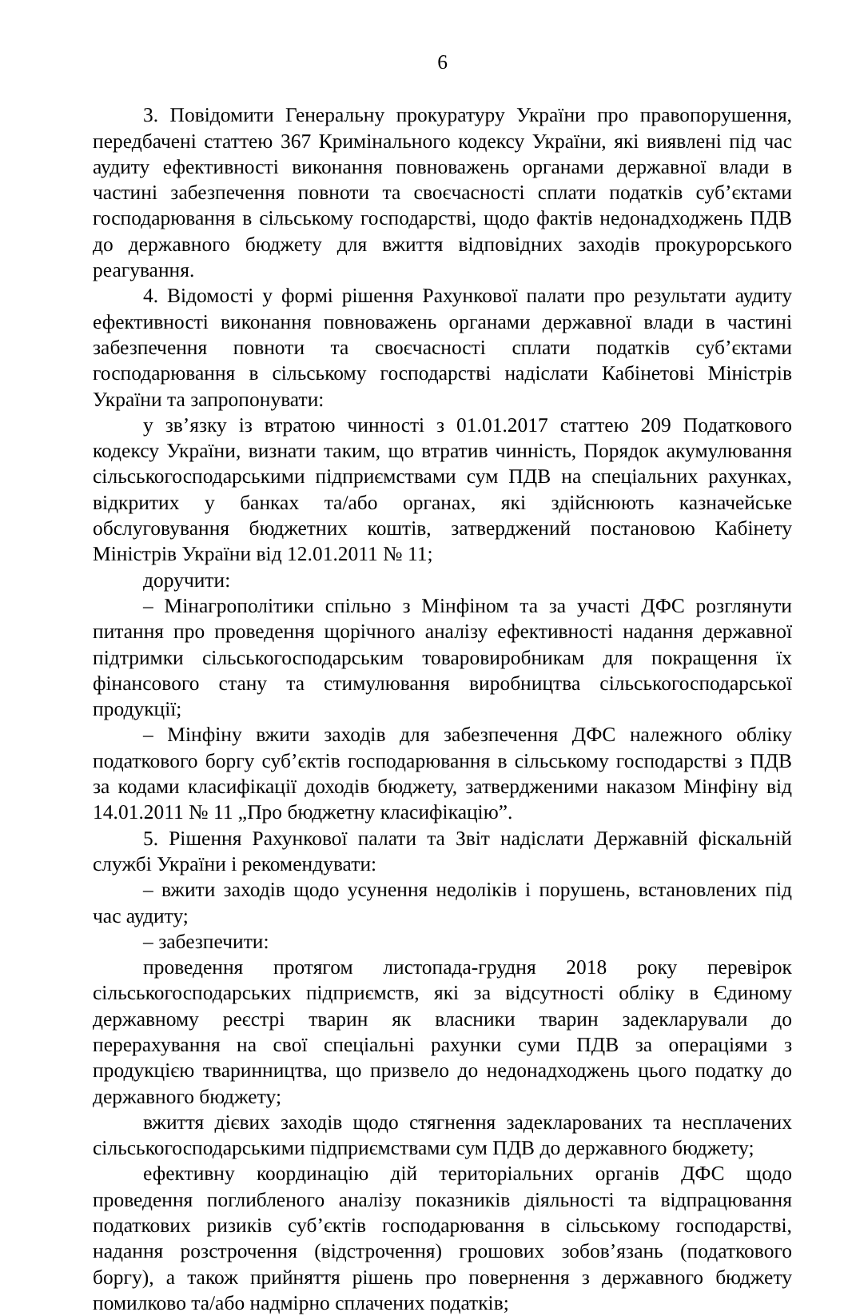6
3. Повідомити Генеральну прокуратуру України про правопорушення, передбачені статтею 367 Кримінального кодексу України, які виявлені під час аудиту ефективності виконання повноважень органами державної влади в частині забезпечення повноти та своєчасності сплати податків суб’єктами господарювання в сільському господарстві, щодо фактів недонадходжень ПДВ до державного бюджету для вжиття відповідних заходів прокурорського реагування.
4. Відомості у формі рішення Рахункової палати про результати аудиту ефективності виконання повноважень органами державної влади в частині забезпечення повноти та своєчасності сплати податків суб’єктами господарювання в сільському господарстві надіслати Кабінетові Міністрів України та запропонувати:
у зв’язку із втратою чинності з 01.01.2017 статтею 209 Податкового кодексу України, визнати таким, що втратив чинність, Порядок акумулювання сільськогосподарськими підприємствами сум ПДВ на спеціальних рахунках, відкритих у банках та/або органах, які здійснюють казначейське обслуговування бюджетних коштів, затверджений постановою Кабінету Міністрів України від 12.01.2011 № 11;
доручити:
– Мінагрополітики спільно з Мінфіном та за участі ДФС розглянути питання про проведення щорічного аналізу ефективності надання державної підтримки сільськогосподарським товаровиробникам для покращення їх фінансового стану та стимулювання виробництва сільськогосподарської продукції;
– Мінфіну вжити заходів для забезпечення ДФС належного обліку податкового боргу суб’єктів господарювання в сільському господарстві з ПДВ за кодами класифікації доходів бюджету, затвердженими наказом Мінфіну від 14.01.2011 № 11 „Про бюджетну класифікацію”.
5. Рішення Рахункової палати та Звіт надіслати Державній фіскальній службі України і рекомендувати:
– вжити заходів щодо усунення недоліків і порушень, встановлених під час аудиту;
– забезпечити:
проведення протягом листопада-грудня 2018 року перевірок сільськогосподарських підприємств, які за відсутності обліку в Єдиному державному реєстрі тварин як власники тварин задекларували до перерахування на свої спеціальні рахунки суми ПДВ за операціями з продукцією тваринництва, що призвело до недонадходжень цього податку до державного бюджету;
вжиття дієвих заходів щодо стягнення задекларованих та несплачених сільськогосподарськими підприємствами сум ПДВ до державного бюджету;
ефективну координацію дій територіальних органів ДФС щодо проведення поглибленого аналізу показників діяльності та відпрацювання податкових ризиків суб’єктів господарювання в сільському господарстві, надання розстрочення (відстрочення) грошових зобов’язань (податкового боргу), а також прийняття рішень про повернення з державного бюджету помилково та/або надмірно сплачених податків;